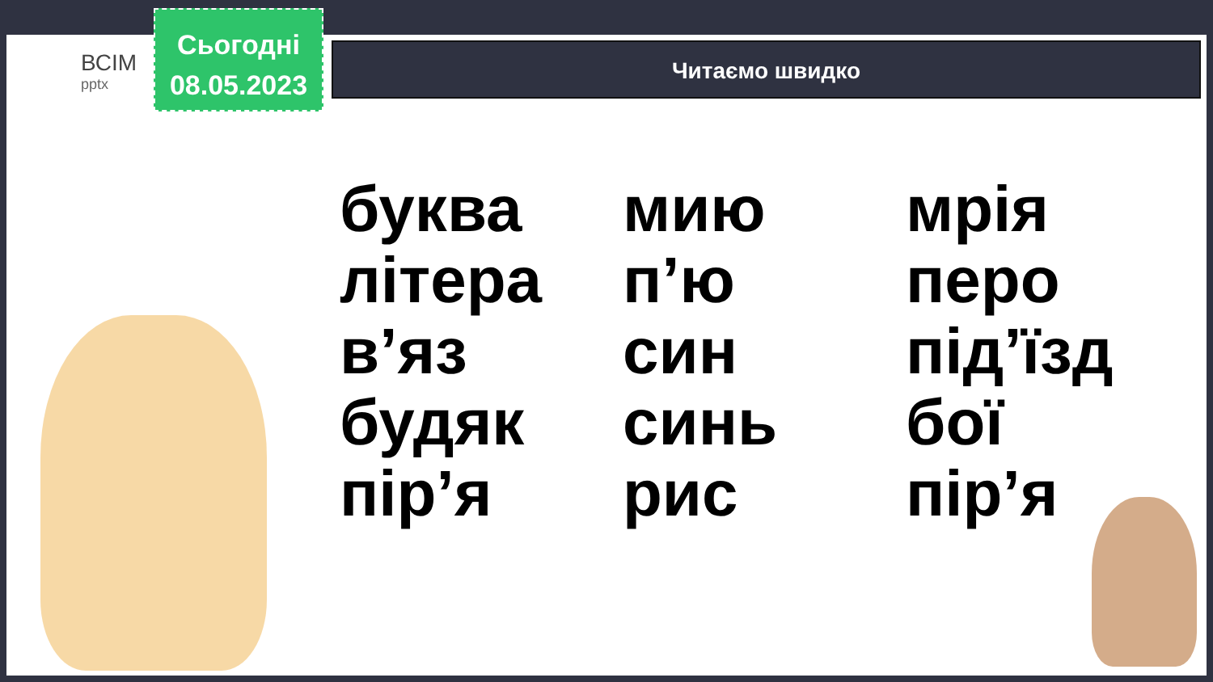ВСІМ
pptx
Сьогодні
08.05.2023
Читаємо швидко
буква
літера
в’яз
будяк
пір’я
мию
п’ю
син
синь
рис
мрія
перо
під’їзд
бої
пір’я